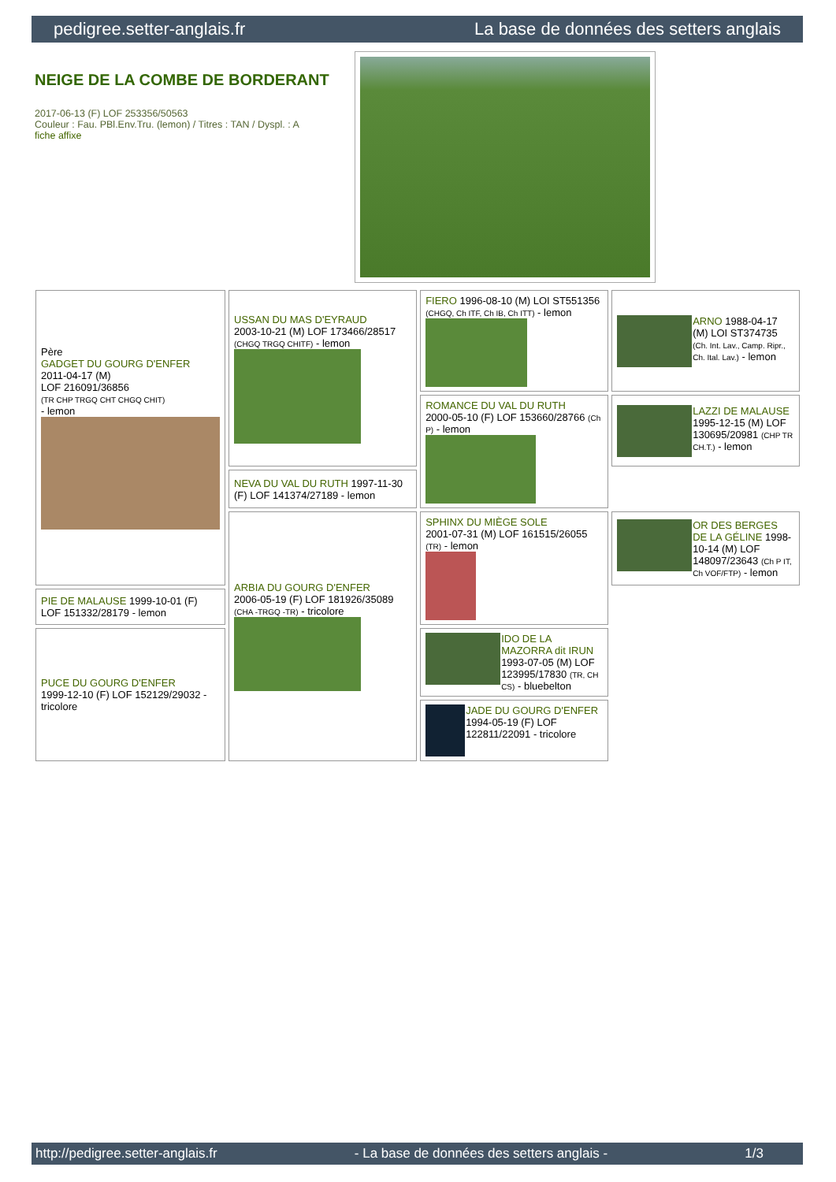pedigree.setter-anglais.fr La base de données des setters anglais
NEIGE DE LA COMBE DE BORDERANT
2017-06-13 (F) LOF 253356/50563
Couleur : Fau. PBl.Env.Tru. (lemon) / Titres : TAN / Dyspl. : A
fiche affixe
| Père GADGET DU GOURG D'ENFER 2011-04-17 (M) LOF 216091/36856 (TR CHP TRGQ CHT CHGQ CHIT) - lemon | USSAN DU MAS D'EYRAUD 2003-10-21 (M) LOF 173466/28517 (CHGQ TRGQ CHITF) - lemon | FIERO 1996-08-10 (M) LOI ST551356 (CHGQ, Ch ITF, Ch IB, Ch ITT) - lemon | ARNO 1988-04-17 (M) LOI ST374735 (Ch. Int. Lav., Camp. Ripr., Ch. Ital. Lav.) - lemon |
| | | ROMANCE DU VAL DU RUTH 2000-05-10 (F) LOF 153660/28766 (Ch P) - lemon | LAZZI DE MALAUSE 1995-12-15 (M) LOF 130695/20981 (CHP TR CH.T.) - lemon |
| | NEVA DU VAL DU RUTH 1997-11-30 (F) LOF 141374/27189 - lemon | | |
| | ARBIA DU GOURG D'ENFER 2006-05-19 (F) LOF 181926/35089 (CHA -TRGQ -TR) - tricolore | SPHINX DU MIÈGE SOLE 2001-07-31 (M) LOF 161515/26055 (TR) - lemon | OR DES BERGES DE LA GÉLINE 1998-10-14 (M) LOF 148097/23643 (Ch P IT, Ch VOF/FTP) - lemon |
| PIE DE MALAUSE 1999-10-01 (F) LOF 151332/28179 - lemon | | | |
| PUCE DU GOURG D'ENFER 1999-12-10 (F) LOF 152129/29032 - tricolore | | IDO DE LA MAZORRA dit IRUN 1993-07-05 (M) LOF 123995/17830 (TR, CH CS) - bluebelton | |
| | | JADE DU GOURG D'ENFER 1994-05-19 (F) LOF 122811/22091 - tricolore | |
http://pedigree.setter-anglais.fr - La base de données des setters anglais - 1/3